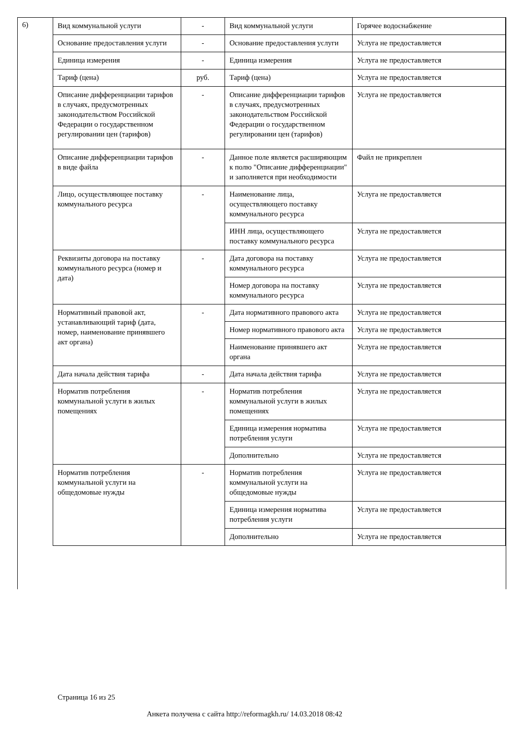6)
| Вид коммунальной услуги | - | Вид коммунальной услуги | Горячее водоснабжение |
| Основание предоставления услуги | - | Основание предоставления услуги | Услуга не предоставляется |
| Единица измерения | - | Единица измерения | Услуга не предоставляется |
| Тариф (цена) | руб. | Тариф (цена) | Услуга не предоставляется |
| Описание дифференциации тарифов в случаях, предусмотренных законодательством Российской Федерации о государственном регулировании цен (тарифов) | - | Описание дифференциации тарифов в случаях, предусмотренных законодательством Российской Федерации о государственном регулировании цен (тарифов) | Услуга не предоставляется |
| Описание дифференциации тарифов в виде файла | - | Данное поле является расширяющим к полю "Описание дифференциации" и заполняется при необходимости | Файл не прикреплен |
| Лицо, осуществляющее поставку коммунального ресурса | - | Наименование лица, осуществляющего поставку коммунального ресурса | Услуга не предоставляется |
| | | ИНН лица, осуществляющего поставку коммунального ресурса | Услуга не предоставляется |
| Реквизиты договора на поставку коммунального ресурса (номер и дата) | - | Дата договора на поставку коммунального ресурса | Услуга не предоставляется |
| | | Номер договора на поставку коммунального ресурса | Услуга не предоставляется |
| Нормативный правовой акт, устанавливающий тариф (дата, номер, наименование принявшего акт органа) | - | Дата нормативного правового акта | Услуга не предоставляется |
| | | Номер нормативного правового акта | Услуга не предоставляется |
| | | Наименование принявшего акт органа | Услуга не предоставляется |
| Дата начала действия тарифа | - | Дата начала действия тарифа | Услуга не предоставляется |
| Норматив потребления коммунальной услуги в жилых помещениях | - | Норматив потребления коммунальной услуги в жилых помещениях | Услуга не предоставляется |
| | | Единица измерения норматива потребления услуги | Услуга не предоставляется |
| | | Дополнительно | Услуга не предоставляется |
| Норматив потребления коммунальной услуги на общедомовые нужды | - | Норматив потребления коммунальной услуги на общедомовые нужды | Услуга не предоставляется |
| | | Единица измерения норматива потребления услуги | Услуга не предоставляется |
| | | Дополнительно | Услуга не предоставляется |
Страница 16 из 25
Анкета получена с сайта http://reformagkh.ru/ 14.03.2018 08:42